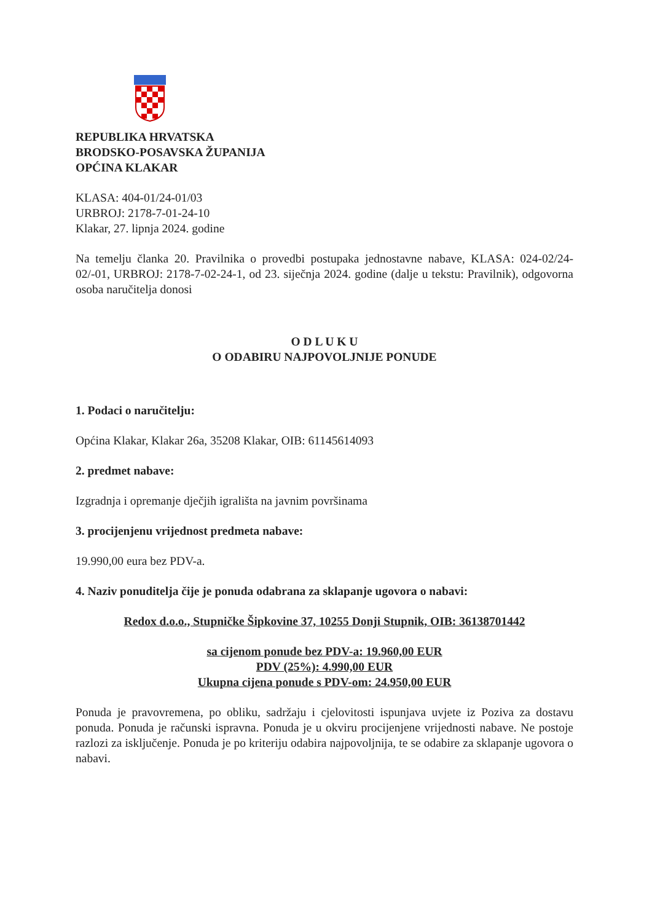REPUBLIKA HRVATSKA
BRODSKO-POSAVSKA ŽUPANIJA
OPĆINA KLAKAR
KLASA: 404-01/24-01/03
URBROJ: 2178-7-01-24-10
Klakar, 27. lipnja 2024. godine
Na temelju članka 20. Pravilnika o provedbi postupaka jednostavne nabave, KLASA: 024-02/24-02/-01, URBROJ: 2178-7-02-24-1, od 23. siječnja 2024. godine (dalje u tekstu: Pravilnik), odgovorna osoba naručitelja donosi
O D L U K U
O ODABIRU NAJPOVOLJNIJE PONUDE
1. Podaci o naručitelju:
Općina Klakar, Klakar 26a, 35208 Klakar, OIB: 61145614093
2. predmet nabave:
Izgradnja i opremanje dječjih igrališta na javnim površinama
3. procijenjenu vrijednost predmeta nabave:
19.990,00 eura bez PDV-a.
4. Naziv ponuditelja čije je ponuda odabrana za sklapanje ugovora o nabavi:
Redox d.o.o., Stupničke Šipkovine 37, 10255 Donji Stupnik, OIB: 36138701442
sa cijenom ponude bez PDV-a: 19.960,00 EUR
PDV (25%): 4.990,00 EUR
Ukupna cijena ponude s PDV-om: 24.950,00 EUR
Ponuda je pravovremena, po obliku, sadržaju i cjelovitosti ispunjava uvjete iz Poziva za dostavu ponuda. Ponuda je računski ispravna. Ponuda je u okviru procijenjene vrijednosti nabave. Ne postoje razlozi za isključenje. Ponuda je po kriteriju odabira najpovoljnija, te se odabire za sklapanje ugovora o nabavi.